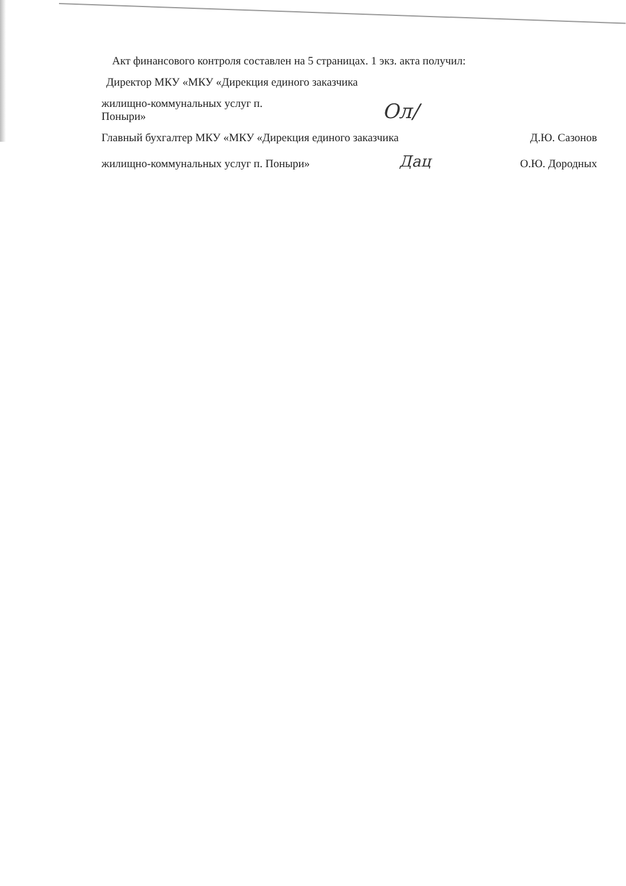Акт финансового контроля составлен на 5 страницах. 1 экз. акта получил:
Директор МКУ «МКУ «Дирекция единого заказчика
жилищно-коммунальных услуг п.
Поныри»
Ол/
Главный бухгалтер МКУ «МКУ «Дирекция единого заказчика
Д.Ю. Сазонов
жилищно-коммунальных услуг п. Поныри»
Дац
О.Ю. Дородных